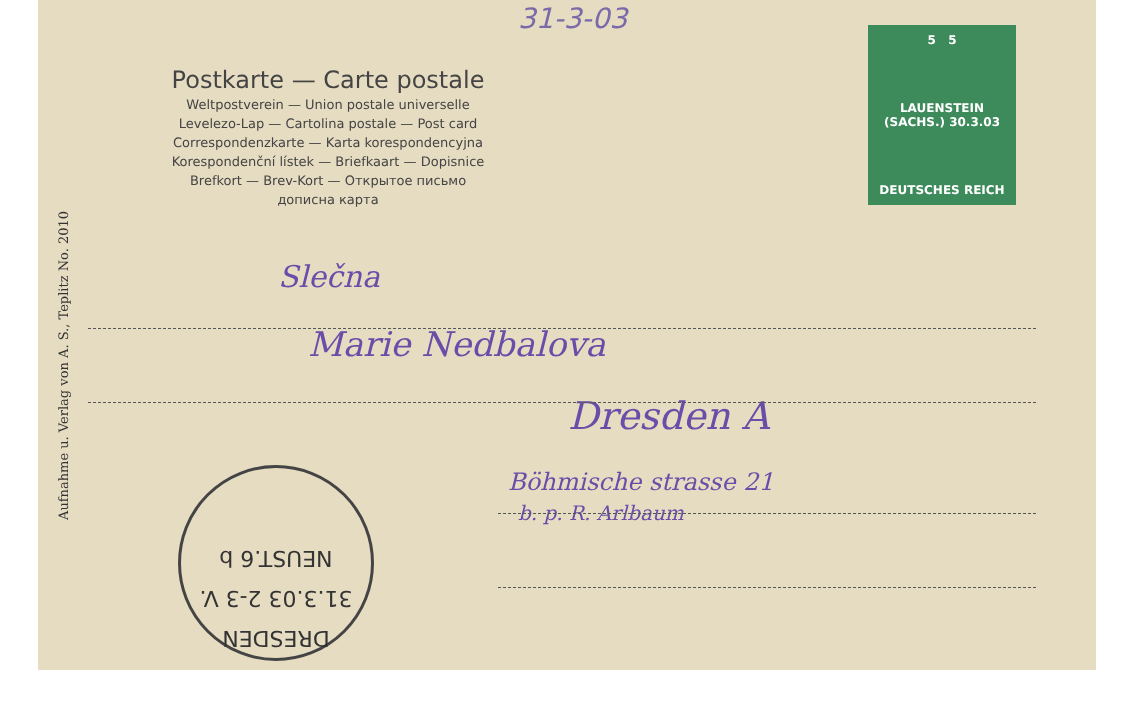Aufnahme u. Verlag von A. S., Teplitz No. 2010
31-3-03
5 5
LAUENSTEIN (SACHS.) 30.3.03
DEUTSCHES REICH
Postkarte — Carte postale
Weltpostverein — Union postale universelle
Levelezo-Lap — Cartolina postale — Post card
Correspondenzkarte — Karta korespondencyjna
Korespondenční lístek — Briefkaart — Dopisnice
Brefkort — Brev-Kort — Открытое письмо
дописнa карта
Slečna
Marie Nedbalova
Dresden A
Böhmische strasse 21
b. p. R. Arlbaum
DRESDEN
31.3.03 2-3 V.
NEUST.6 b